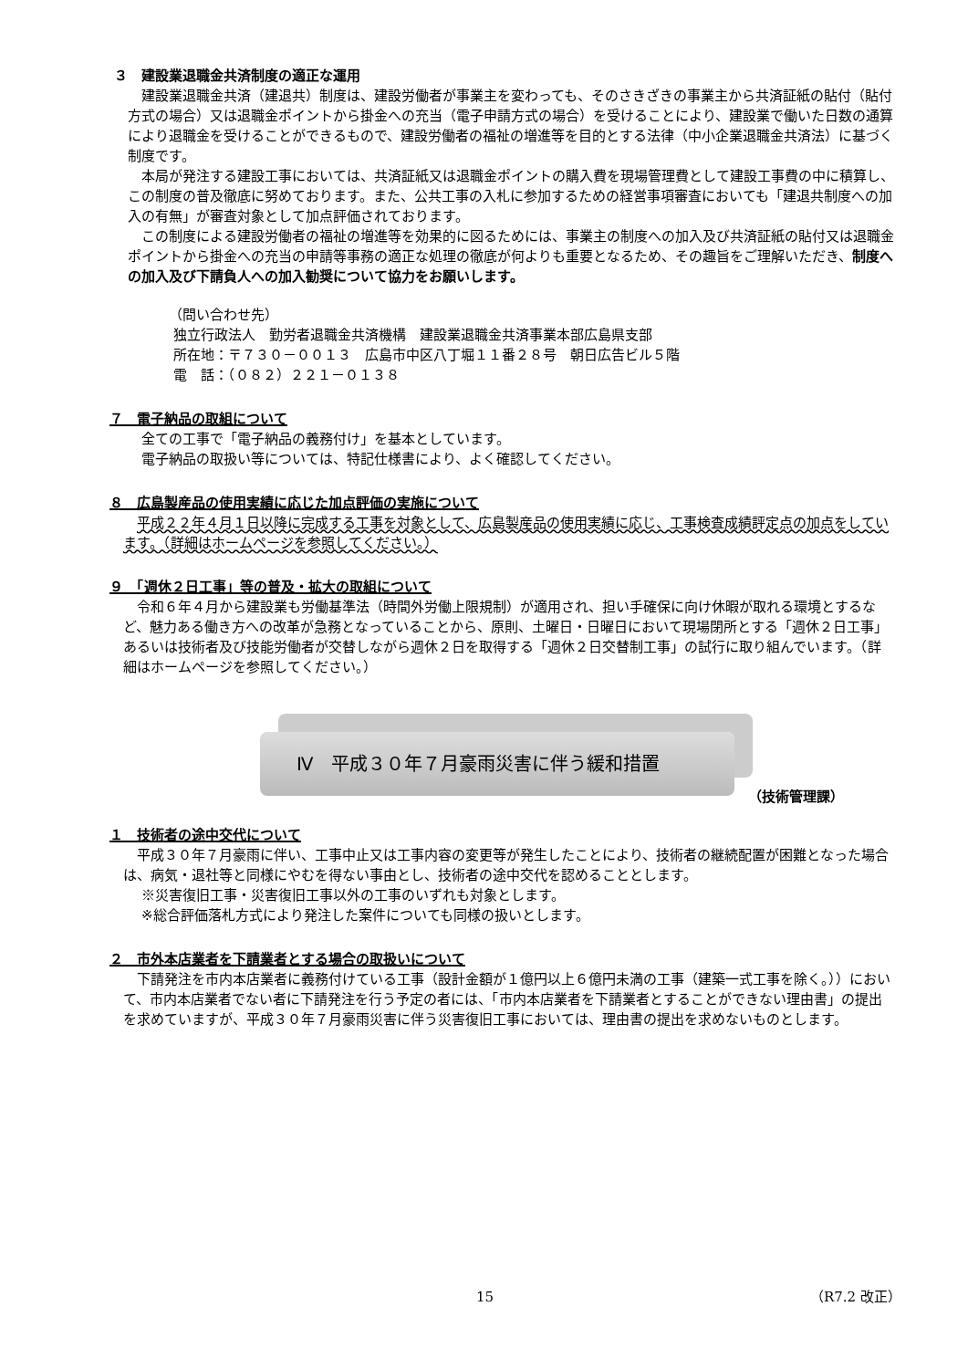３　建設業退職金共済制度の適正な運用
建設業退職金共済（建退共）制度は、建設労働者が事業主を変わっても、そのさきざきの事業主から共済証紙の貼付（貼付方式の場合）又は退職金ポイントから掛金への充当（電子申請方式の場合）を受けることにより、建設業で働いた日数の通算により退職金を受けることができるもので、建設労働者の福祉の増進等を目的とする法律（中小企業退職金共済法）に基づく制度です。
本局が発注する建設工事においては、共済証紙又は退職金ポイントの購入費を現場管理費として建設工事費の中に積算し、この制度の普及徹底に努めております。また、公共工事の入札に参加するための経営事項審査においても「建退共制度への加入の有無」が審査対象として加点評価されております。
この制度による建設労働者の福祉の増進等を効果的に図るためには、事業主の制度への加入及び共済証紙の貼付又は退職金ポイントから掛金への充当の申請等事務の適正な処理の徹底が何よりも重要となるため、その趣旨をご理解いただき、制度への加入及び下請負人への加入勧奨について協力をお願いします。
（問い合わせ先）
独立行政法人　勤労者退職金共済機構　建設業退職金共済事業本部広島県支部
所在地：〒７３０－００１３　広島市中区八丁堀１１番２８号　朝日広告ビル５階
電　話：（０８２）２２１－０１３８
７　電子納品の取組について
全ての工事で「電子納品の義務付け」を基本としています。
電子納品の取扱い等については、特記仕様書により、よく確認してください。
８　広島製産品の使用実績に応じた加点評価の実施について
平成２２年４月１日以降に完成する工事を対象として、広島製産品の使用実績に応じ、工事検査成績評定点の加点をしています。（詳細はホームページを参照してください。）
９　「週休２日工事」等の普及・拡大の取組について
令和６年４月から建設業も労働基準法（時間外労働上限規制）が適用され、担い手確保に向け休暇が取れる環境とするなど、魅力ある働き方への改革が急務となっていることから、原則、土曜日・日曜日において現場閉所とする「週休２日工事」あるいは技術者及び技能労働者が交替しながら週休２日を取得する「週休２日交替制工事」の試行に取り組んでいます。（詳細はホームページを参照してください。）
Ⅳ　平成３０年７月豪雨災害に伴う緩和措置
（技術管理課）
１　技術者の途中交代について
平成３０年７月豪雨に伴い、工事中止又は工事内容の変更等が発生したことにより、技術者の継続配置が困難となった場合は、病気・退社等と同様にやむを得ない事由とし、技術者の途中交代を認めることとします。
※災害復旧工事・災害復旧工事以外の工事のいずれも対象とします。
※総合評価落札方式により発注した案件についても同様の扱いとします。
２　市外本店業者を下請業者とする場合の取扱いについて
下請発注を市内本店業者に義務付けている工事（設計金額が１億円以上６億円未満の工事（建築一式工事を除く。））において、市内本店業者でない者に下請発注を行う予定の者には、「市内本店業者を下請業者とすることができない理由書」の提出を求めていますが、平成３０年７月豪雨災害に伴う災害復旧工事においては、理由書の提出を求めないものとします。
15 （R7.2 改正）